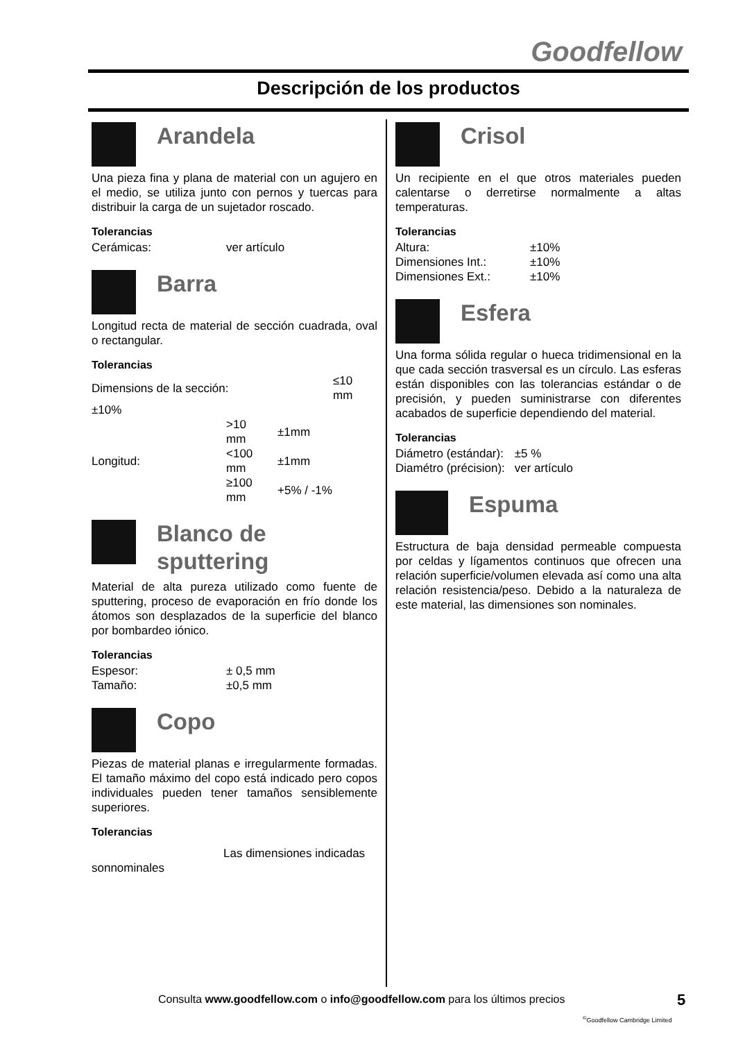Goodfellow
Descripción de los productos
Arandela
Una pieza fina y plana de material con un agujero en el medio, se utiliza junto con pernos y tuercas para distribuir la carga de un sujetador roscado.
Tolerancias
| Cerámicas: | ver artículo |
Barra
Longitud recta de material de sección cuadrada, oval o rectangular.
Tolerancias
| Dimensions de la sección: | | ≤10 mm |
| ±10% | | |
| | >10 mm | ±1mm |
| Longitud: | <100 mm | ±1mm |
| | ≥100 mm | +5% / -1% |
Blanco de sputtering
Material de alta pureza utilizado como fuente de sputtering, proceso de evaporación en frío donde los átomos son desplazados de la superficie del blanco por bombardeo iónico.
Tolerancias
| Espesor: | ± 0,5 mm |
| Tamaño: | ±0,5 mm |
Copo
Piezas de material planas e irregularmente formadas. El tamaño máximo del copo está indicado pero copos individuales pueden tener tamaños sensiblemente superiores.
Tolerancias
Las dimensiones indicadas
sonnominales
Crisol
Un recipiente en el que otros materiales pueden calentarse o derretirse normalmente a altas temperaturas.
Tolerancias
| Altura: | ±10% |
| Dimensiones Int.: | ±10% |
| Dimensiones Ext.: | ±10% |
Esfera
Una forma sólida regular o hueca tridimensional en la que cada sección trasversal es un círculo. Las esferas están disponibles con las tolerancias estándar o de precisión, y pueden suministrarse con diferentes acabados de superficie dependiendo del material.
Tolerancias
| Diámetro (estándar): | ±5 % |
| Diamétro (précision): | ver artículo |
Espuma
Estructura de baja densidad permeable compuesta por celdas y lígamentos continuos que ofrecen una relación superficie/volumen elevada así como una alta relación resistencia/peso. Debido a la naturaleza de este material, las dimensiones son nominales.
Consulta www.goodfellow.com o info@goodfellow.com para los últimos precios
5
<sup>©</sup>Goodfellow Cambridge Limited